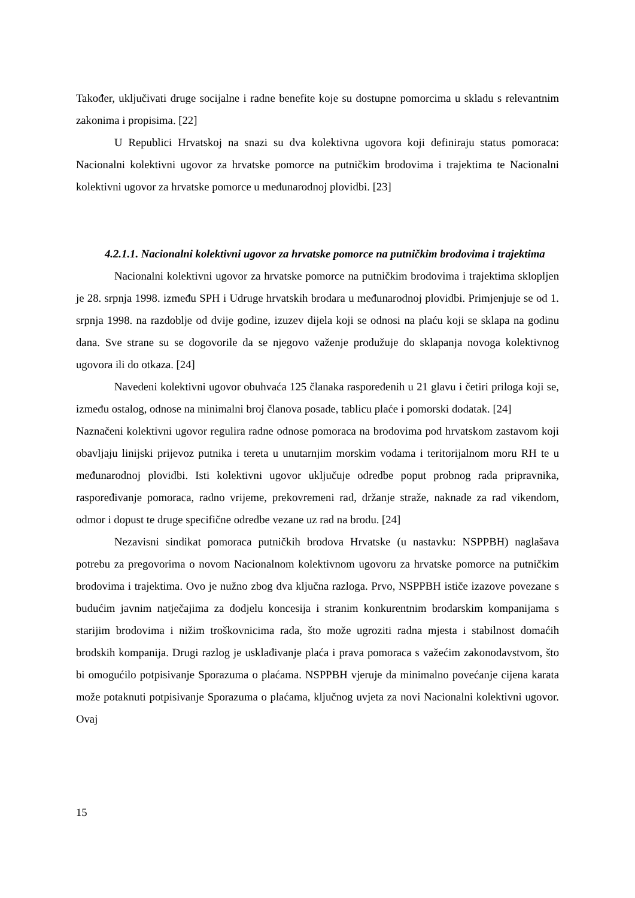Također, uključivati druge socijalne i radne benefite koje su dostupne pomorcima u skladu s relevantnim zakonima i propisima. [22]
U Republici Hrvatskoj na snazi su dva kolektivna ugovora koji definiraju status pomoraca: Nacionalni kolektivni ugovor za hrvatske pomorce na putničkim brodovima i trajektima te Nacionalni kolektivni ugovor za hrvatske pomorce u međunarodnoj plovidbi. [23]
4.2.1.1. Nacionalni kolektivni ugovor za hrvatske pomorce na putničkim brodovima i trajektima
Nacionalni kolektivni ugovor za hrvatske pomorce na putničkim brodovima i trajektima sklopljen je 28. srpnja 1998. između SPH i Udruge hrvatskih brodara u međunarodnoj plovidbi. Primjenjuje se od 1. srpnja 1998. na razdoblje od dvije godine, izuzev dijela koji se odnosi na plaću koji se sklapa na godinu dana. Sve strane su se dogovorile da se njegovo važenje produžuje do sklapanja novoga kolektivnog ugovora ili do otkaza. [24]
Navedeni kolektivni ugovor obuhvaća 125 članaka raspoređenih u 21 glavu i četiri priloga koji se, između ostalog, odnose na minimalni broj članova posade, tablicu plaće i pomorski dodatak. [24]
Naznačeni kolektivni ugovor regulira radne odnose pomoraca na brodovima pod hrvatskom zastavom koji obavljaju linijski prijevoz putnika i tereta u unutarnjim morskim vodama i teritorijalnom moru RH te u međunarodnoj plovidbi. Isti kolektivni ugovor uključuje odredbe poput probnog rada pripravnika, raspoređivanje pomoraca, radno vrijeme, prekovremeni rad, držanje straže, naknade za rad vikendom, odmor i dopust te druge specifične odredbe vezane uz rad na brodu. [24]
Nezavisni sindikat pomoraca putničkih brodova Hrvatske (u nastavku: NSPPBH) naglašava potrebu za pregovorima o novom Nacionalnom kolektivnom ugovoru za hrvatske pomorce na putničkim brodovima i trajektima. Ovo je nužno zbog dva ključna razloga. Prvo, NSPPBH ističe izazove povezane s budućim javnim natječajima za dodjelu koncesija i stranim konkurentnim brodarskim kompanijama s starijim brodovima i nižim troškovnicima rada, što može ugroziti radna mjesta i stabilnost domaćih brodskih kompanija. Drugi razlog je usklađivanje plaća i prava pomoraca s važećim zakonodavstvom, što bi omogućilo potpisivanje Sporazuma o plaćama. NSPPBH vjeruje da minimalno povećanje cijena karata može potaknuti potpisivanje Sporazuma o plaćama, ključnog uvjeta za novi Nacionalni kolektivni ugovor. Ovaj
15